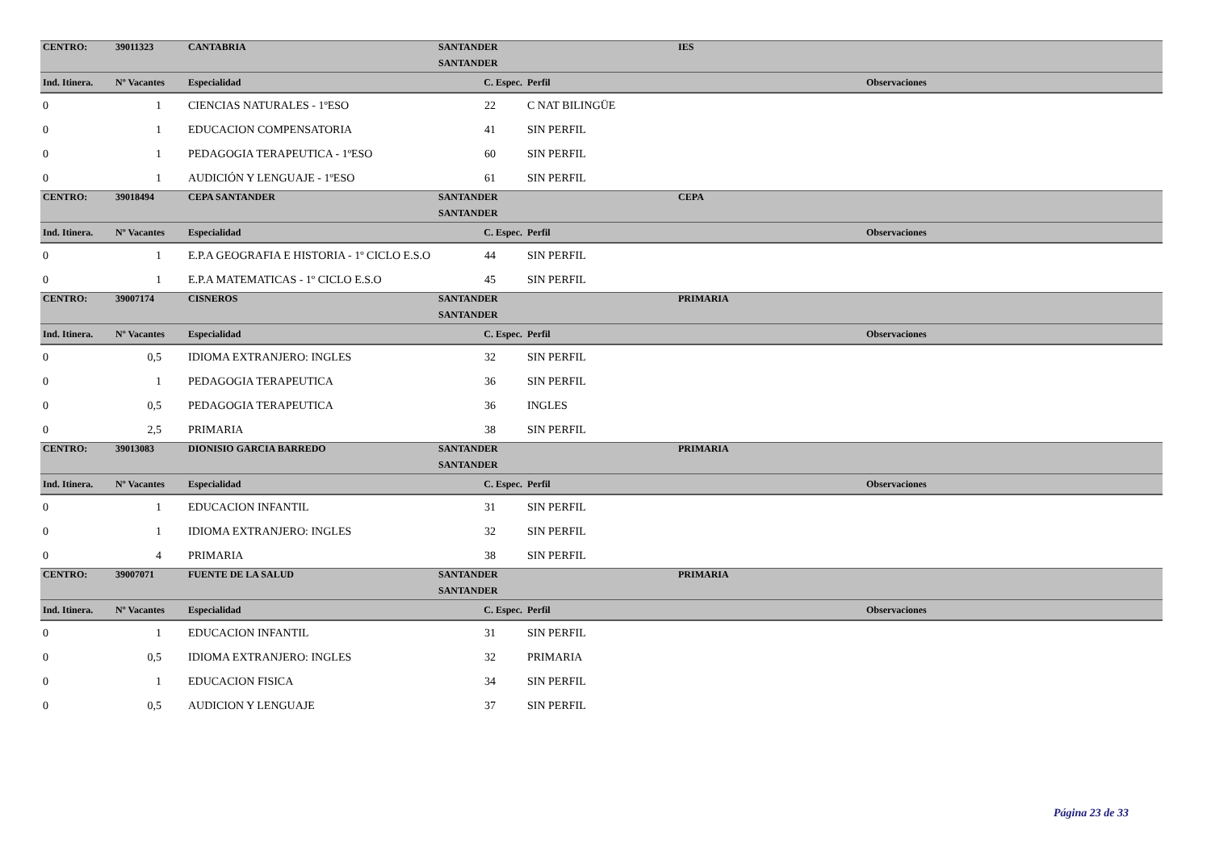| CENTRO: | 39011323 | CANTABRIA | SANTANDER | | IES | |
| | | | SANTANDER | | | |
| Ind. Itinera. | Nº Vacantes | Especialidad | C. Espec. | Perfil | | Observaciones |
| 0 | 1 | CIENCIAS NATURALES - 1ºESO | 22 | C NAT BILINGÜE | | |
| 0 | 1 | EDUCACION COMPENSATORIA | 41 | SIN PERFIL | | |
| 0 | 1 | PEDAGOGIA TERAPEUTICA - 1ºESO | 60 | SIN PERFIL | | |
| 0 | 1 | AUDICIÓN Y LENGUAJE - 1ºESO | 61 | SIN PERFIL | | |
| CENTRO: | 39018494 | CEPA SANTANDER | SANTANDER | | CEPA | |
| | | | SANTANDER | | | |
| Ind. Itinera. | Nº Vacantes | Especialidad | C. Espec. | Perfil | | Observaciones |
| 0 | 1 | E.P.A GEOGRAFIA E HISTORIA - 1º CICLO E.S.O | 44 | SIN PERFIL | | |
| 0 | 1 | E.P.A MATEMATICAS - 1º CICLO E.S.O | 45 | SIN PERFIL | | |
| CENTRO: | 39007174 | CISNEROS | SANTANDER | | PRIMARIA | |
| | | | SANTANDER | | | |
| Ind. Itinera. | Nº Vacantes | Especialidad | C. Espec. | Perfil | | Observaciones |
| 0 | 0,5 | IDIOMA EXTRANJERO: INGLES | 32 | SIN PERFIL | | |
| 0 | 1 | PEDAGOGIA TERAPEUTICA | 36 | SIN PERFIL | | |
| 0 | 0,5 | PEDAGOGIA TERAPEUTICA | 36 | INGLES | | |
| 0 | 2,5 | PRIMARIA | 38 | SIN PERFIL | | |
| CENTRO: | 39013083 | DIONISIO GARCIA BARREDO | SANTANDER | | PRIMARIA | |
| | | | SANTANDER | | | |
| Ind. Itinera. | Nº Vacantes | Especialidad | C. Espec. | Perfil | | Observaciones |
| 0 | 1 | EDUCACION INFANTIL | 31 | SIN PERFIL | | |
| 0 | 1 | IDIOMA EXTRANJERO: INGLES | 32 | SIN PERFIL | | |
| 0 | 4 | PRIMARIA | 38 | SIN PERFIL | | |
| CENTRO: | 39007071 | FUENTE DE LA SALUD | SANTANDER | | PRIMARIA | |
| | | | SANTANDER | | | |
| Ind. Itinera. | Nº Vacantes | Especialidad | C. Espec. | Perfil | | Observaciones |
| 0 | 1 | EDUCACION INFANTIL | 31 | SIN PERFIL | | |
| 0 | 0,5 | IDIOMA EXTRANJERO: INGLES | 32 | PRIMARIA | | |
| 0 | 1 | EDUCACION FISICA | 34 | SIN PERFIL | | |
| 0 | 0,5 | AUDICION Y LENGUAJE | 37 | SIN PERFIL | | |
Página 23 de 33